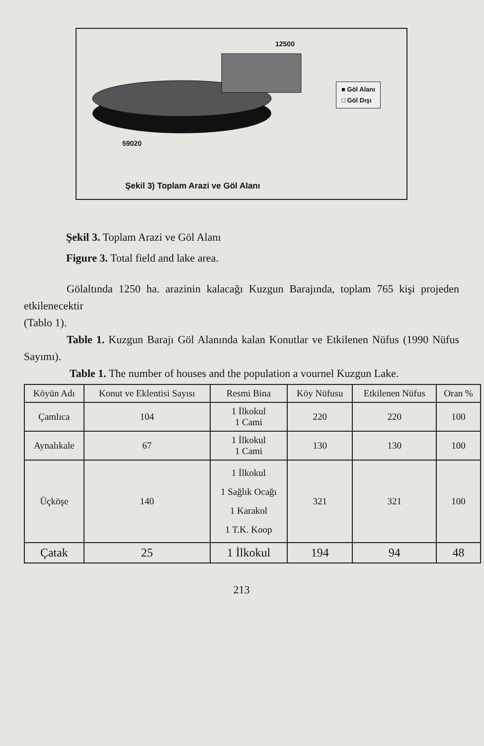12500
59020
■ Göl Alanı
□ Göl Dışı
Şekil 3) Toplam Arazi ve Göl Alanı
Şekil 3. Toplam Arazi ve Göl Alanı
Figure 3. Total field and lake area.
Gölaltında 1250 ha. arazinin kalacağı Kuzgun Barajında, toplam 765 kişi projeden etkilenecektir
(Tablo 1).
Table 1. Kuzgun Barajı Göl Alanında kalan Konutlar ve Etkilenen Nüfus (1990 Nüfus Sayımı).
Table 1. The number of houses and the population a vournel Kuzgun Lake.
| Köyün Adı | Konut ve Eklentisi Sayısı | Resmi Bina | Köy Nüfusu | Etkilenen Nüfus | Oran % |
| --- | --- | --- | --- | --- | --- |
| Çamlıca | 104 | 1 İlkokul 1 Cami | 220 | 220 | 100 |
| Aynalıkale | 67 | 1 İlkokul 1 Cami | 130 | 130 | 100 |
| Üçköşe | 140 | 1 İlkokul 1 Sağlık Ocağı 1 Karakol 1 T.K. Koop | 321 | 321 | 100 |
| Çatak | 25 | 1 İlkokul | 194 | 94 | 48 |
213